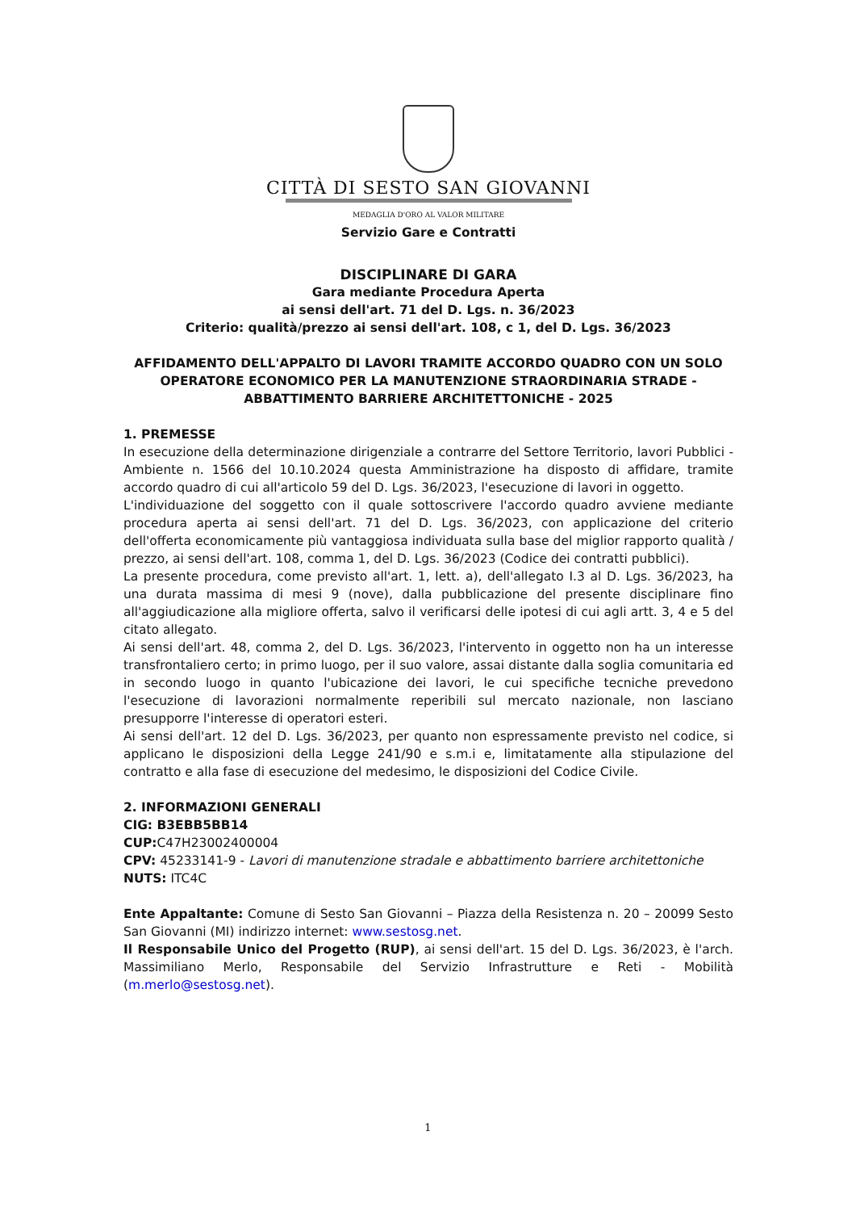CITTÀ DI SESTO SAN GIOVANNI
MEDAGLIA D'ORO AL VALOR MILITARE
Servizio Gare e Contratti
DISCIPLINARE DI GARA
Gara mediante Procedura Aperta
ai sensi dell'art. 71 del D. Lgs. n. 36/2023
Criterio: qualità/prezzo ai sensi dell'art. 108, c 1, del D. Lgs. 36/2023
AFFIDAMENTO DELL'APPALTO DI LAVORI TRAMITE ACCORDO QUADRO CON UN SOLO OPERATORE ECONOMICO PER LA MANUTENZIONE STRAORDINARIA STRADE - ABBATTIMENTO BARRIERE ARCHITETTONICHE - 2025
1. PREMESSE
In esecuzione della determinazione dirigenziale a contrarre del Settore Territorio, lavori Pubblici - Ambiente n. 1566 del 10.10.2024 questa Amministrazione ha disposto di affidare, tramite accordo quadro di cui all'articolo 59 del D. Lgs. 36/2023, l'esecuzione di lavori in oggetto.
L'individuazione del soggetto con il quale sottoscrivere l'accordo quadro avviene mediante procedura aperta ai sensi dell'art. 71 del D. Lgs. 36/2023, con applicazione del criterio dell'offerta economicamente più vantaggiosa individuata sulla base del miglior rapporto qualità / prezzo, ai sensi dell'art. 108, comma 1, del D. Lgs. 36/2023 (Codice dei contratti pubblici).
La presente procedura, come previsto all'art. 1, lett. a), dell'allegato I.3 al D. Lgs. 36/2023, ha una durata massima di mesi 9 (nove), dalla pubblicazione del presente disciplinare fino all'aggiudicazione alla migliore offerta, salvo il verificarsi delle ipotesi di cui agli artt. 3, 4 e 5 del citato allegato.
Ai sensi dell'art. 48, comma 2, del D. Lgs. 36/2023, l'intervento in oggetto non ha un interesse transfrontaliero certo; in primo luogo, per il suo valore, assai distante dalla soglia comunitaria ed in secondo luogo in quanto l'ubicazione dei lavori, le cui specifiche tecniche prevedono l'esecuzione di lavorazioni normalmente reperibili sul mercato nazionale, non lasciano presupporre l'interesse di operatori esteri.
Ai sensi dell'art. 12 del D. Lgs. 36/2023, per quanto non espressamente previsto nel codice, si applicano le disposizioni della Legge 241/90 e s.m.i e, limitatamente alla stipulazione del contratto e alla fase di esecuzione del medesimo, le disposizioni del Codice Civile.
2. INFORMAZIONI GENERALI
CIG: B3EBB5BB14
CUP: C47H23002400004
CPV: 45233141-9 - Lavori di manutenzione stradale e abbattimento barriere architettoniche
NUTS: ITC4C
Ente Appaltante: Comune di Sesto San Giovanni – Piazza della Resistenza n. 20 – 20099 Sesto San Giovanni (MI) indirizzo internet: www.sestosg.net.
Il Responsabile Unico del Progetto (RUP), ai sensi dell'art. 15 del D. Lgs. 36/2023, è l'arch. Massimiliano Merlo, Responsabile del Servizio Infrastrutture e Reti - Mobilità (m.merlo@sestosg.net).
1